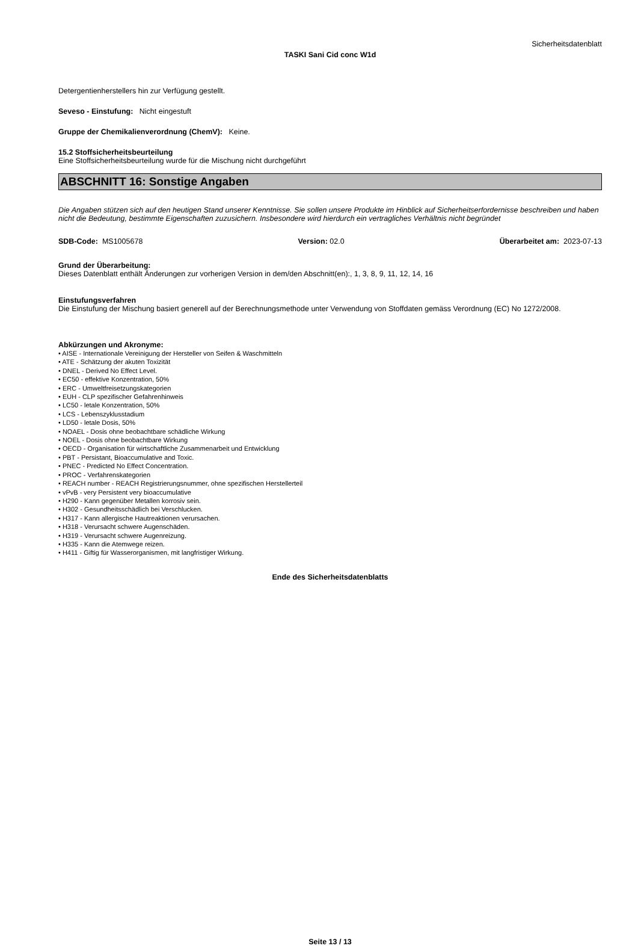Sicherheitsdatenblatt
TASKI Sani Cid conc W1d
Detergentienherstellers hin zur Verfügung gestellt.
Seveso - Einstufung: Nicht eingestuft
Gruppe der Chemikalienverordnung (ChemV): Keine.
15.2 Stoffsicherheitsbeurteilung
Eine Stoffsicherheitsbeurteilung wurde für die Mischung nicht durchgeführt
ABSCHNITT 16: Sonstige Angaben
Die Angaben stützen sich auf den heutigen Stand unserer Kenntnisse. Sie sollen unsere Produkte im Hinblick auf Sicherheitserfordernisse beschreiben und haben nicht die Bedeutung, bestimmte Eigenschaften zuzusichern. Insbesondere wird hierdurch ein vertragliches Verhältnis nicht begründet
SDB-Code: MS1005678 Version: 02.0 Überarbeitet am: 2023-07-13
Grund der Überarbeitung:
Dieses Datenblatt enthält Änderungen zur vorherigen Version in dem/den Abschnitt(en):, 1, 3, 8, 9, 11, 12, 14, 16
Einstufungsverfahren
Die Einstufung der Mischung basiert generell auf der Berechnungsmethode unter Verwendung von Stoffdaten gemäss Verordnung (EC) No 1272/2008.
Abkürzungen und Akronyme:
• AISE - Internationale Vereinigung der Hersteller von Seifen & Waschmitteln
• ATE - Schätzung der akuten Toxizität
• DNEL - Derived No Effect Level.
• EC50 - effektive Konzentration, 50%
• ERC - Umweltfreisetzungskategorien
• EUH - CLP spezifischer Gefahrenhinweis
• LC50 - letale Konzentration, 50%
• LCS - Lebenszyklusstadium
• LD50 - letale Dosis, 50%
• NOAEL - Dosis ohne beobachtbare schädliche Wirkung
• NOEL - Dosis ohne beobachtbare Wirkung
• OECD - Organisation für wirtschaftliche Zusammenarbeit und Entwicklung
• PBT - Persistant, Bioaccumulative and Toxic.
• PNEC - Predicted No Effect Concentration.
• PROC - Verfahrenskategorien
• REACH number - REACH Registrierungsnummer, ohne spezifischen Herstellerteil
• vPvB - very Persistent very bioaccumulative
• H290 - Kann gegenüber Metallen korrosiv sein.
• H302 - Gesundheitsschädlich bei Verschlucken.
• H317 - Kann allergische Hautreaktionen verursachen.
• H318 - Verursacht schwere Augenschäden.
• H319 - Verursacht schwere Augenreizung.
• H335 - Kann die Atemwege reizen.
• H411 - Giftig für Wasserorganismen, mit langfristiger Wirkung.
Ende des Sicherheitsdatenblatts
Seite 13 / 13